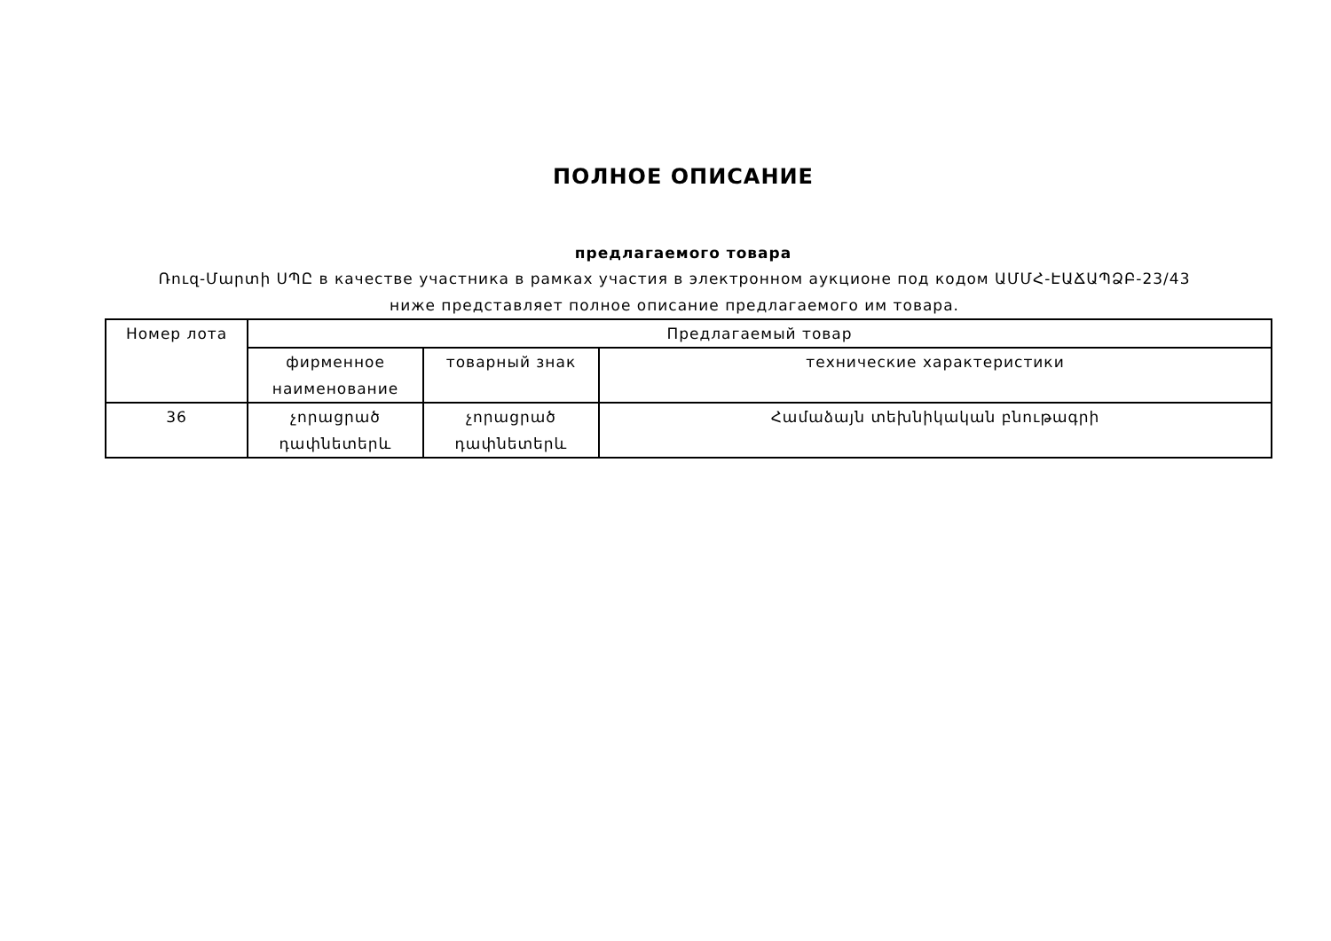ПОЛНОЕ ОПИСАНИЕ
предлагаемого товара
Ռուզ-Մարտի ՍՊԸ в качестве участника в рамках участия в электронном аукционе под кодом ԱՄՄՀ-ԷԱՃԱՊՁԲ-23/43 ниже представляет полное описание предлагаемого им товара.
| Номер лота | Предлагаемый товар | | |
| --- | --- | --- | --- |
| | фирменное наименование | товарный знак | технические характеристики |
| 36 | չորացրած դափնետերև | չորացրած դափնետերև | Համաձայն տեխնիկական բնութագրի |